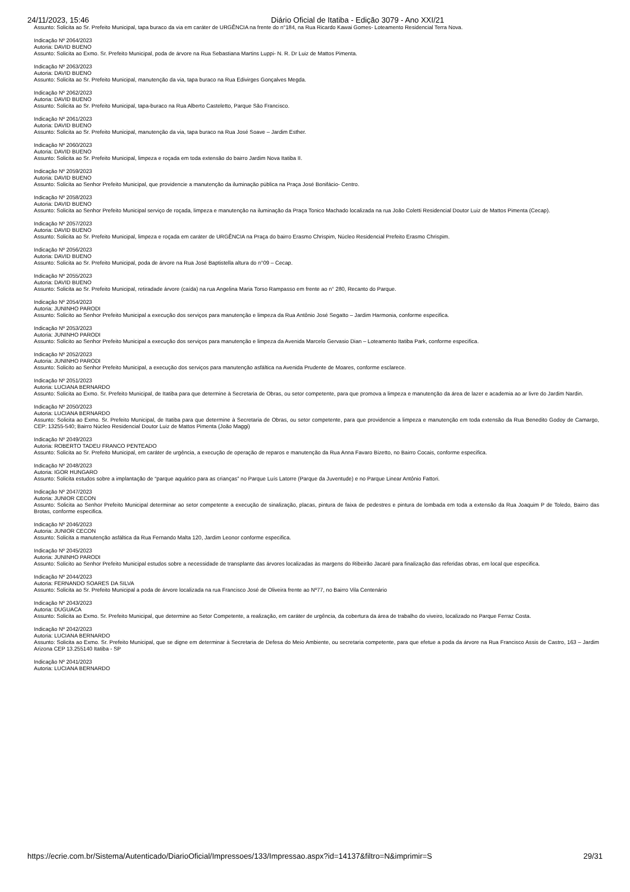24/11/2023, 15:46 Diário Oficial de Itatiba - Edição 3079 - Ano XXI/21
Assunto: Solicita ao Sr. Prefeito Municipal, tapa buraco da via em caráter de URGÊNCIA na frente do n°184, na Rua Ricardo Kawai Gomes- Loteamento Residencial Terra Nova.
Indicação Nº 2064/2023
Autoria: DAVID BUENO
Assunto: Solicita ao Exmo. Sr. Prefeito Municipal, poda de árvore na Rua Sebastiana Martins Luppi- N. R. Dr Luiz de Mattos Pimenta.
Indicação Nº 2063/2023
Autoria: DAVID BUENO
Assunto: Solicita ao Sr. Prefeito Municipal, manutenção da via, tapa buraco na Rua Edivirges Gonçalves Megda.
Indicação Nº 2062/2023
Autoria: DAVID BUENO
Assunto: Solicita ao Sr. Prefeito Municipal, tapa-buraco na Rua Alberto Casteletto, Parque São Francisco.
Indicação Nº 2061/2023
Autoria: DAVID BUENO
Assunto: Solicita ao Sr. Prefeito Municipal, manutenção da via, tapa buraco na Rua José Soave – Jardim Esther.
Indicação Nº 2060/2023
Autoria: DAVID BUENO
Assunto: Solicita ao Sr. Prefeito Municipal, limpeza e roçada em toda extensão do bairro Jardim Nova Itatiba II.
Indicação Nº 2059/2023
Autoria: DAVID BUENO
Assunto: Solicita ao Senhor Prefeito Municipal, que providencie a manutenção da iluminação pública na Praça José Bonifácio- Centro.
Indicação Nº 2058/2023
Autoria: DAVID BUENO
Assunto: Solicita ao Senhor Prefeito Municipal serviço de roçada, limpeza e manutenção na iluminação da Praça Tonico Machado localizada na rua João Coletti Residencial Doutor Luiz de Mattos Pimenta (Cecap).
Indicação Nº 2057/2023
Autoria: DAVID BUENO
Assunto: Solicita ao Sr. Prefeito Municipal, limpeza e roçada em caráter de URGÊNCIA na Praça do bairro Erasmo Chrispim, Núcleo Residencial Prefeito Erasmo Chrispim.
Indicação Nº 2056/2023
Autoria: DAVID BUENO
Assunto: Solicita ao Sr. Prefeito Municipal, poda de árvore na Rua José Baptistella altura do n°09 – Cecap.
Indicação Nº 2055/2023
Autoria: DAVID BUENO
Assunto: Solicita ao Sr. Prefeito Municipal, retiradade árvore (caída) na rua Angelina Maria Torso Rampasso em frente ao n° 280, Recanto do Parque.
Indicação Nº 2054/2023
Autoria: JUNINHO PARODI
Assunto: Solicito ao Senhor Prefeito Municipal a execução dos serviços para manutenção e limpeza da Rua Antônio José Segatto – Jardim Harmonia, conforme especifica.
Indicação Nº 2053/2023
Autoria: JUNINHO PARODI
Assunto: Solicito ao Senhor Prefeito Municipal a execução dos serviços para manutenção e limpeza da Avenida Marcelo Gervasio Dian – Loteamento Itatiba Park, conforme especifica.
Indicação Nº 2052/2023
Autoria: JUNINHO PARODI
Assunto: Solicito ao Senhor Prefeito Municipal, a execução dos serviços para manutenção asfáltica na Avenida Prudente de Moares, conforme esclarece.
Indicação Nº 2051/2023
Autoria: LUCIANA BERNARDO
Assunto: Solicita ao Exmo. Sr. Prefeito Municipal, de Itatiba para que determine à Secretaria de Obras, ou setor competente, para que promova a limpeza e manutenção da área de lazer e academia ao ar livre do Jardim Nardin.
Indicação Nº 2050/2023
Autoria: LUCIANA BERNARDO
Assunto: Solicita ao Exmo. Sr. Prefeito Municipal, de Itatiba para que determine à Secretaria de Obras, ou setor competente, para que providencie a limpeza e manutenção em toda extensão da Rua Benedito Godoy de Camargo, CEP: 13255-540; Bairro Núcleo Residencial Doutor Luiz de Mattos Pimenta (João Maggi)
Indicação Nº 2049/2023
Autoria: ROBERTO TADEU FRANCO PENTEADO
Assunto: Solicita ao Sr. Prefeito Municipal, em caráter de urgência, a execução de operação de reparos e manutenção da Rua Anna Favaro Bizetto, no Bairro Cocais, conforme especifica.
Indicação Nº 2048/2023
Autoria: IGOR HUNGARO
Assunto: Solicita estudos sobre a implantação de “parque aquático para as crianças” no Parque Luís Latorre (Parque da Juventude) e no Parque Linear Antônio Fattori.
Indicação Nº 2047/2023
Autoria: JUNIOR CECON
Assunto: Solicita ao Senhor Prefeito Municipal determinar ao setor competente a execução de sinalização, placas, pintura de faixa de pedestres e pintura de lombada em toda a extensão da Rua Joaquim P de Toledo, Bairro das Brotas, conforme especifica.
Indicação Nº 2046/2023
Autoria: JUNIOR CECON
Assunto: Solicita a manutenção asfáltica da Rua Fernando Malta 120, Jardim Leonor conforme especifica.
Indicação Nº 2045/2023
Autoria: JUNINHO PARODI
Assunto: Solicito ao Senhor Prefeito Municipal estudos sobre a necessidade de transplante das árvores localizadas às margens do Ribeirão Jacaré para finalização das referidas obras, em local que especifica.
Indicação Nº 2044/2023
Autoria: FERNANDO SOARES DA SILVA
Assunto: Solicita ao Sr. Prefeito Municipal a poda de árvore localizada na rua Francisco José de Oliveira frente ao Nº77, no Bairro Vila Centenário
Indicação Nº 2043/2023
Autoria: DUGUACA
Assunto: Solicita ao Exmo. Sr. Prefeito Municipal, que determine ao Setor Competente, a realização, em caráter de urgência, da cobertura da área de trabalho do viveiro, localizado no Parque Ferraz Costa.
Indicação Nº 2042/2023
Autoria: LUCIANA BERNARDO
Assunto: Solicita ao Exmo. Sr. Prefeito Municipal, que se digne em determinar à Secretaria de Defesa do Meio Ambiente, ou secretaria competente, para que efetue a poda da árvore na Rua Francisco Assis de Castro, 163 – Jardim Arizona CEP 13.255140 Itatiba - SP
Indicação Nº 2041/2023
Autoria: LUCIANA BERNARDO
https://ecrie.com.br/Sistema/Autenticado/DiarioOficial/Impressoes/133/Impressao.aspx?id=14137&filtro=N&imprimir=S 29/31